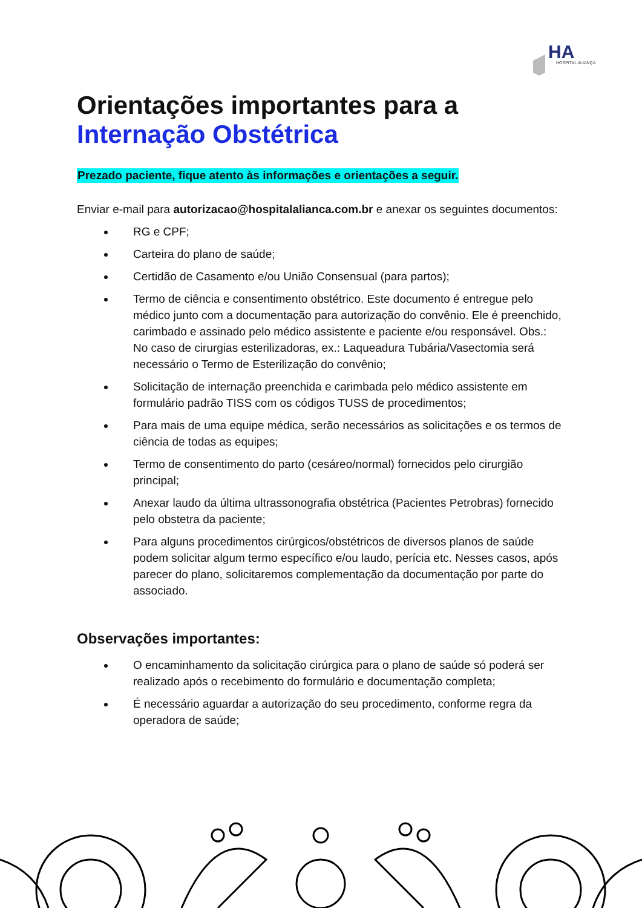HA
HOSPITAL ALIANÇA
Orientações importantes para a
Internação Obstétrica
Prezado paciente, fique atento às informações e orientações a seguir.
Enviar e-mail para autorizacao@hospitalalianca.com.br e anexar os seguintes documentos:
RG e CPF;
Carteira do plano de saúde;
Certidão de Casamento e/ou União Consensual (para partos);
Termo de ciência e consentimento obstétrico. Este documento é entregue pelo médico junto com a documentação para autorização do convênio. Ele é preenchido, carimbado e assinado pelo médico assistente e paciente e/ou responsável. Obs.: No caso de cirurgias esterilizadoras, ex.: Laqueadura Tubária/Vasectomia será necessário o Termo de Esterilização do convênio;
Solicitação de internação preenchida e carimbada pelo médico assistente em formulário padrão TISS com os códigos TUSS de procedimentos;
Para mais de uma equipe médica, serão necessários as solicitações e os termos de ciência de todas as equipes;
Termo de consentimento do parto (cesáreo/normal) fornecidos pelo cirurgião principal;
Anexar laudo da última ultrassonografia obstétrica (Pacientes Petrobras) fornecido pelo obstetra da paciente;
Para alguns procedimentos cirúrgicos/obstétricos de diversos planos de saúde podem solicitar algum termo específico e/ou laudo, perícia etc. Nesses casos, após parecer do plano, solicitaremos complementação da documentação por parte do associado.
Observações importantes:
O encaminhamento da solicitação cirúrgica para o plano de saúde só poderá ser realizado após o recebimento do formulário e documentação completa;
É necessário aguardar a autorização do seu procedimento, conforme regra da operadora de saúde;